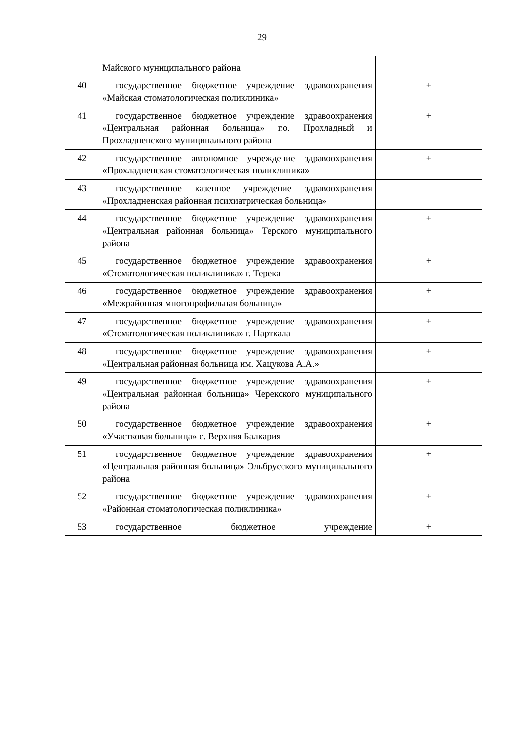29
| | Майского муниципального района | |
| 40 | государственное бюджетное учреждение здравоохранения «Майская стоматологическая поликлиника» | + |
| 41 | государственное бюджетное учреждение здравоохранения «Центральная районная больница» г.о. Прохладный и Прохладненского муниципального района | + |
| 42 | государственное автономное учреждение здравоохранения «Прохладненская стоматологическая поликлиника» | + |
| 43 | государственное казенное учреждение здравоохранения «Прохладненская районная психиатрическая больница» | |
| 44 | государственное бюджетное учреждение здравоохранения «Центральная районная больница» Терского муниципального района | + |
| 45 | государственное бюджетное учреждение здравоохранения «Стоматологическая поликлиника» г. Терека | + |
| 46 | государственное бюджетное учреждение здравоохранения «Межрайонная многопрофильная больница» | + |
| 47 | государственное бюджетное учреждение здравоохранения «Стоматологическая поликлиника» г. Нарткала | + |
| 48 | государственное бюджетное учреждение здравоохранения «Центральная районная больница им. Хацукова А.А.» | + |
| 49 | государственное бюджетное учреждение здравоохранения «Центральная районная больница» Черекского муниципального района | + |
| 50 | государственное бюджетное учреждение здравоохранения «Участковая больница» с. Верхняя Балкария | + |
| 51 | государственное бюджетное учреждение здравоохранения «Центральная районная больница» Эльбрусского муниципального района | + |
| 52 | государственное бюджетное учреждение здравоохранения «Районная стоматологическая поликлиника» | + |
| 53 | государственное бюджетное учреждение | + |